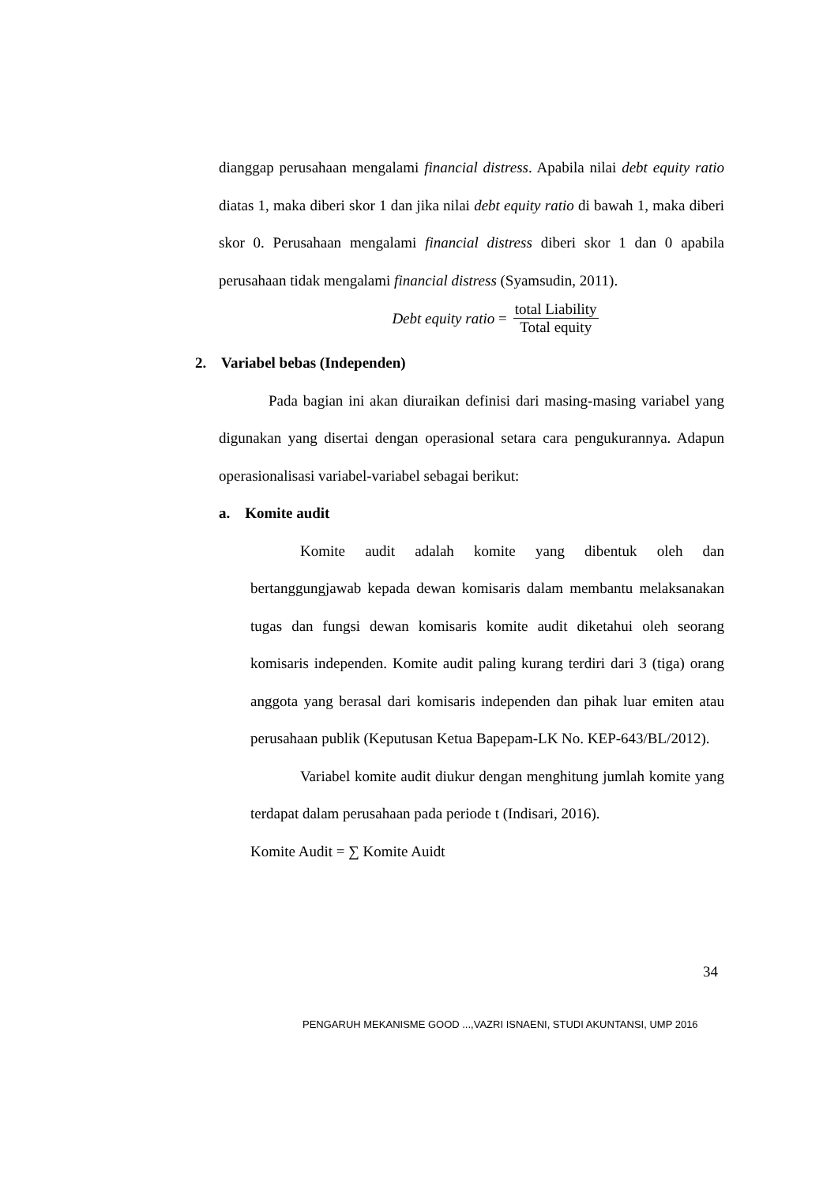dianggap perusahaan mengalami financial distress. Apabila nilai debt equity ratio diatas 1, maka diberi skor 1 dan jika nilai debt equity ratio di bawah 1, maka diberi skor 0. Perusahaan mengalami financial distress diberi skor 1 dan 0 apabila perusahaan tidak mengalami financial distress (Syamsudin, 2011).
Debt equity ratio = total Liability Total equity
2. Variabel bebas (Independen)
Pada bagian ini akan diuraikan definisi dari masing-masing variabel yang digunakan yang disertai dengan operasional setara cara pengukurannya. Adapun operasionalisasi variabel-variabel sebagai berikut:
a. Komite audit
Komite audit adalah komite yang dibentuk oleh dan bertanggungjawab kepada dewan komisaris dalam membantu melaksanakan tugas dan fungsi dewan komisaris komite audit diketahui oleh seorang komisaris independen. Komite audit paling kurang terdiri dari 3 (tiga) orang anggota yang berasal dari komisaris independen dan pihak luar emiten atau perusahaan publik (Keputusan Ketua Bapepam-LK No. KEP-643/BL/2012).
Variabel komite audit diukur dengan menghitung jumlah komite yang terdapat dalam perusahaan pada periode t (Indisari, 2016).
Komite Audit = ∑ Komite Auidt
34
PENGARUH MEKANISME GOOD ...,VAZRI ISNAENI, STUDI AKUNTANSI, UMP 2016